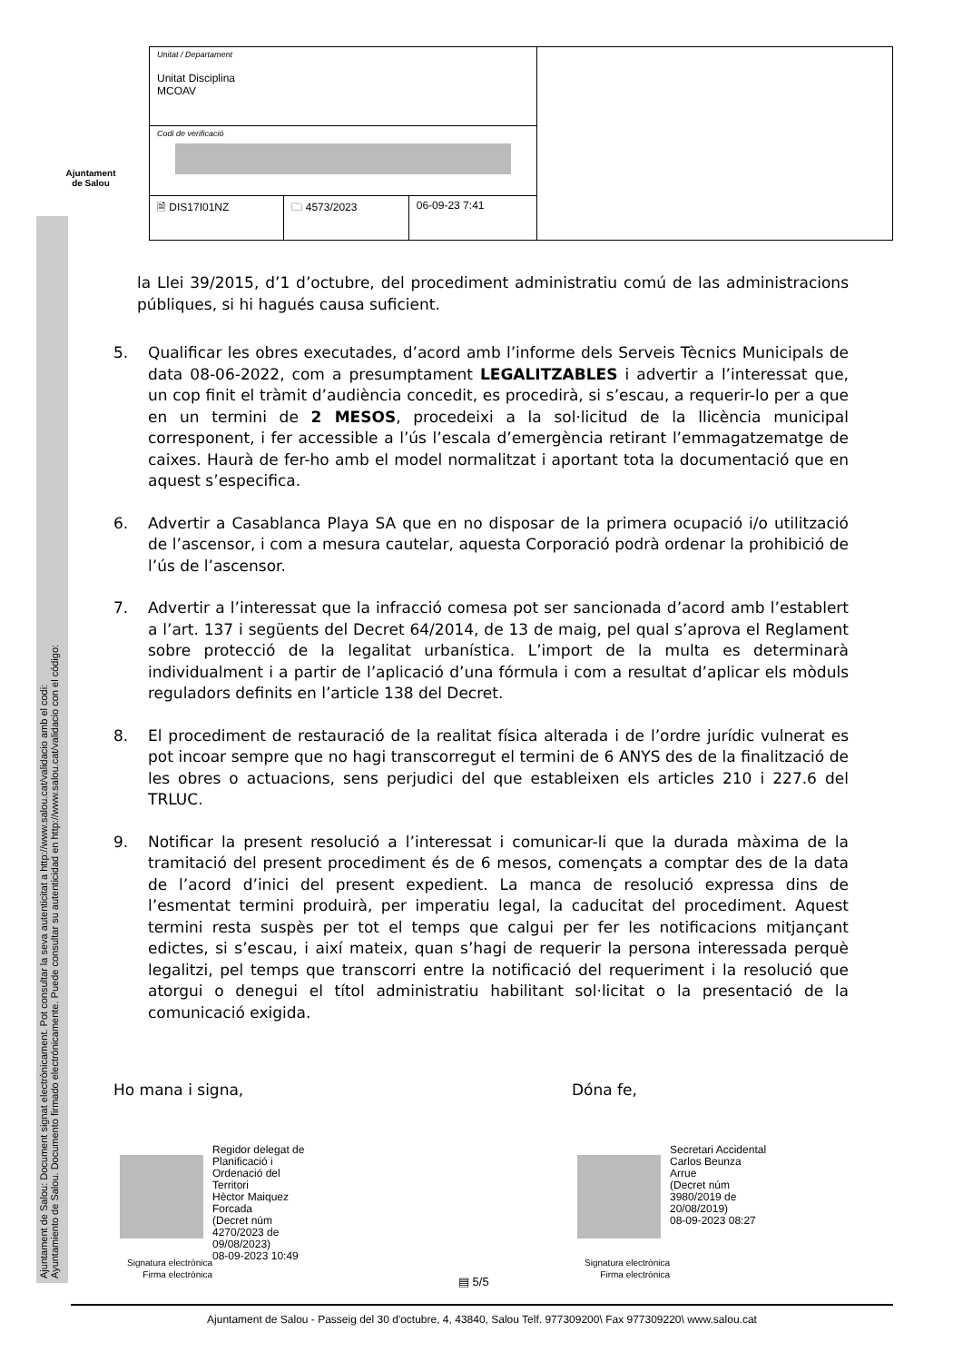Ajuntament
de Salou
Ajuntament de Salou: Document signat electrònicament. Pot consultar la seva autenticitat a http://www.salou.cat/validacio amb el codi:
Ayuntamiento de Salou. Documento firmado electrónicamente. Puede consultar su autenticidad en http://www.salou.cat/validacio con el código:
| Unitat / Departament Unitat Disciplina MCOAV | |
| Codi de verificació | |
| / 🗎 DIS17I01NZ / 🗀 4573/2023 / 06-09-23 7:41 / | |
la Llei 39/2015, d’1 d’octubre, del procediment administratiu comú de las administracions públiques, si hi hagués causa suficient.
5. Qualificar les obres executades, d’acord amb l’informe dels Serveis Tècnics Municipals de data 08-06-2022, com a presumptament LEGALITZABLES i advertir a l’interessat que, un cop finit el tràmit d’audiència concedit, es procedirà, si s’escau, a requerir-lo per a que en un termini de 2 MESOS, procedeixi a la sol·licitud de la llicència municipal corresponent, i fer accessible a l’ús l’escala d’emergència retirant l’emmagatzematge de caixes. Haurà de fer-ho amb el model normalitzat i aportant tota la documentació que en aquest s’especifica.
6. Advertir a Casablanca Playa SA que en no disposar de la primera ocupació i/o utilització de l’ascensor, i com a mesura cautelar, aquesta Corporació podrà ordenar la prohibició de l’ús de l’ascensor.
7. Advertir a l’interessat que la infracció comesa pot ser sancionada d’acord amb l’establert a l’art. 137 i següents del Decret 64/2014, de 13 de maig, pel qual s’aprova el Reglament sobre protecció de la legalitat urbanística. L’import de la multa es determinarà individualment i a partir de l’aplicació d’una fórmula i com a resultat d’aplicar els mòduls reguladors definits en l’article 138 del Decret.
8. El procediment de restauració de la realitat física alterada i de l’ordre jurídic vulnerat es pot incoar sempre que no hagi transcorregut el termini de 6 ANYS des de la finalització de les obres o actuacions, sens perjudici del que estableixen els articles 210 i 227.6 del TRLUC.
9. Notificar la present resolució a l’interessat i comunicar-li que la durada màxima de la tramitació del present procediment és de 6 mesos, començats a comptar des de la data de l’acord d’inici del present expedient. La manca de resolució expressa dins de l’esmentat termini produirà, per imperatiu legal, la caducitat del procediment. Aquest termini resta suspès per tot el temps que calgui per fer les notificacions mitjançant edictes, si s’escau, i així mateix, quan s’hagi de requerir la persona interessada perquè legalitzi, pel temps que transcorri entre la notificació del requeriment i la resolució que atorgui o denegui el títol administratiu habilitant sol·licitat o la presentació de la comunicació exigida.
Ho mana i signa, Dóna fe,
Signatura electrònica
Firma electrónica
Regidor delegat de
Planificació i
Ordenació del
Territori
Hèctor Maiquez
Forcada
(Decret núm
4270/2023 de
09/08/2023)
08-09-2023 10:49
Signatura electrònica
Firma electrónica
Secretari Accidental
Carlos Beunza
Arrue
(Decret núm
3980/2019 de
20/08/2019)
08-09-2023 08:27
▤ 5/5
Ajuntament de Salou - Passeig del 30 d'octubre, 4, 43840, Salou Telf. 977309200\ Fax 977309220\ www.salou.cat